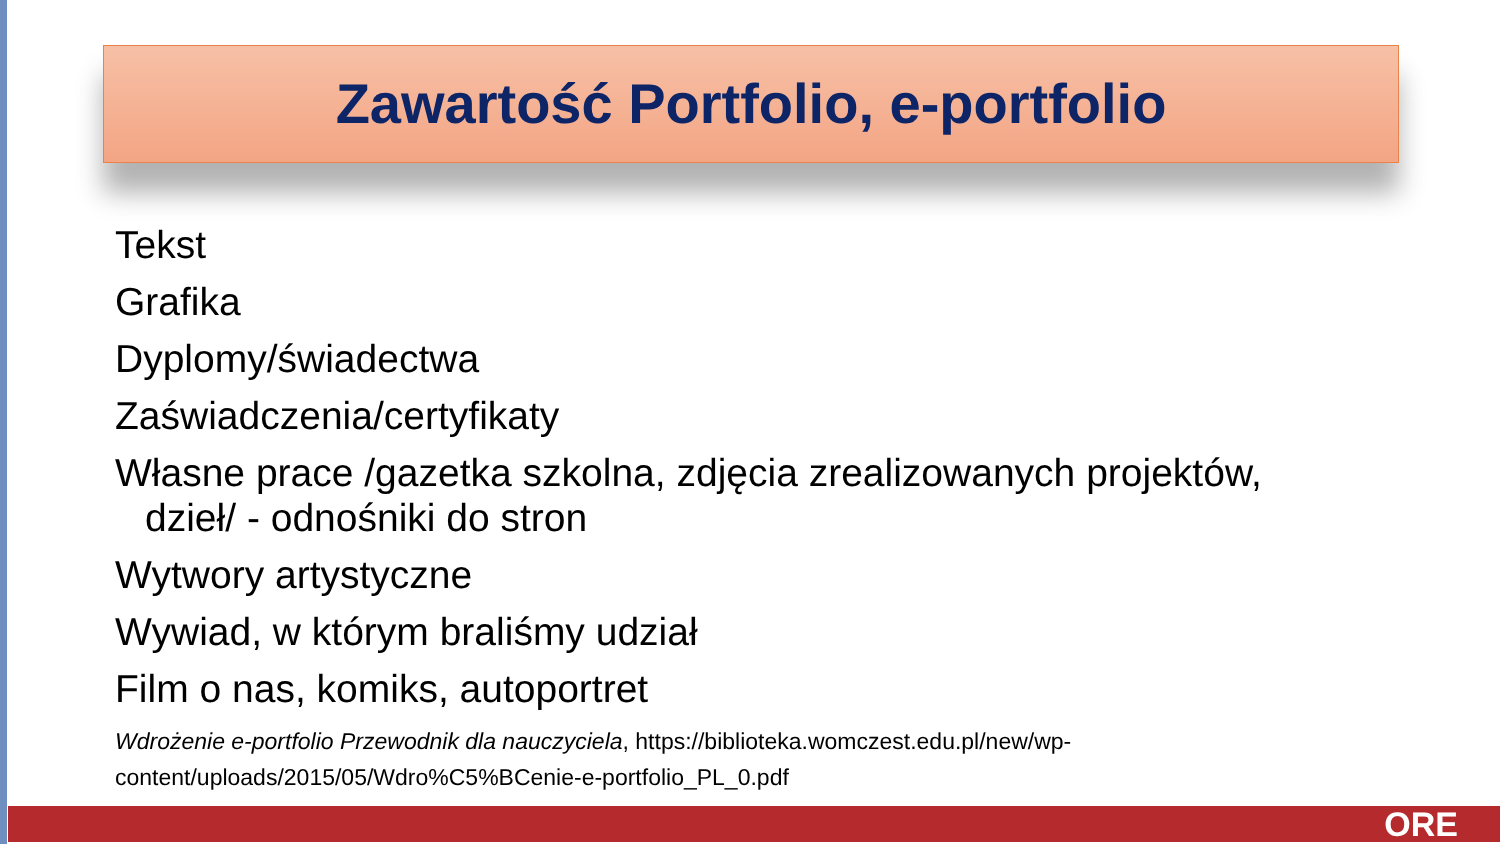Zawartość Portfolio, e-portfolio
Tekst
Grafika
Dyplomy/świadectwa
Zaświadczenia/certyfikaty
Własne prace /gazetka szkolna, zdjęcia zrealizowanych projektów, dzieł/ - odnośniki do stron
Wytwory artystyczne
Wywiad, w którym braliśmy udział
Film o nas, komiks, autoportret
Wdrożenie e-portfolio Przewodnik dla nauczyciela, https://biblioteka.womczest.edu.pl/new/wp-content/uploads/2015/05/Wdro%C5%BCenie-e-portfolio_PL_0.pdf
ORE